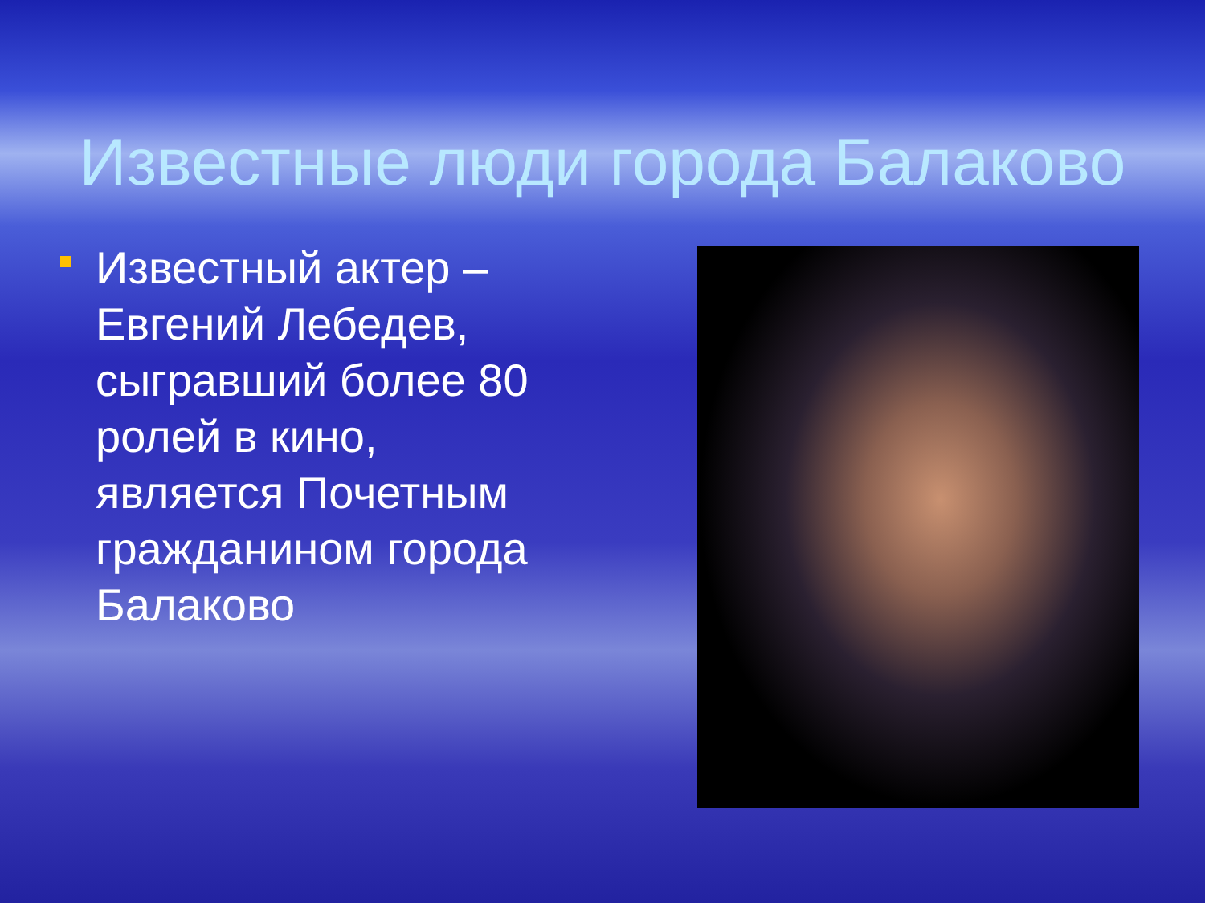Известные люди города Балаково
Известный актер – Евгений Лебедев, сыгравший более 80 ролей в кино, является Почетным гражданином города Балаково